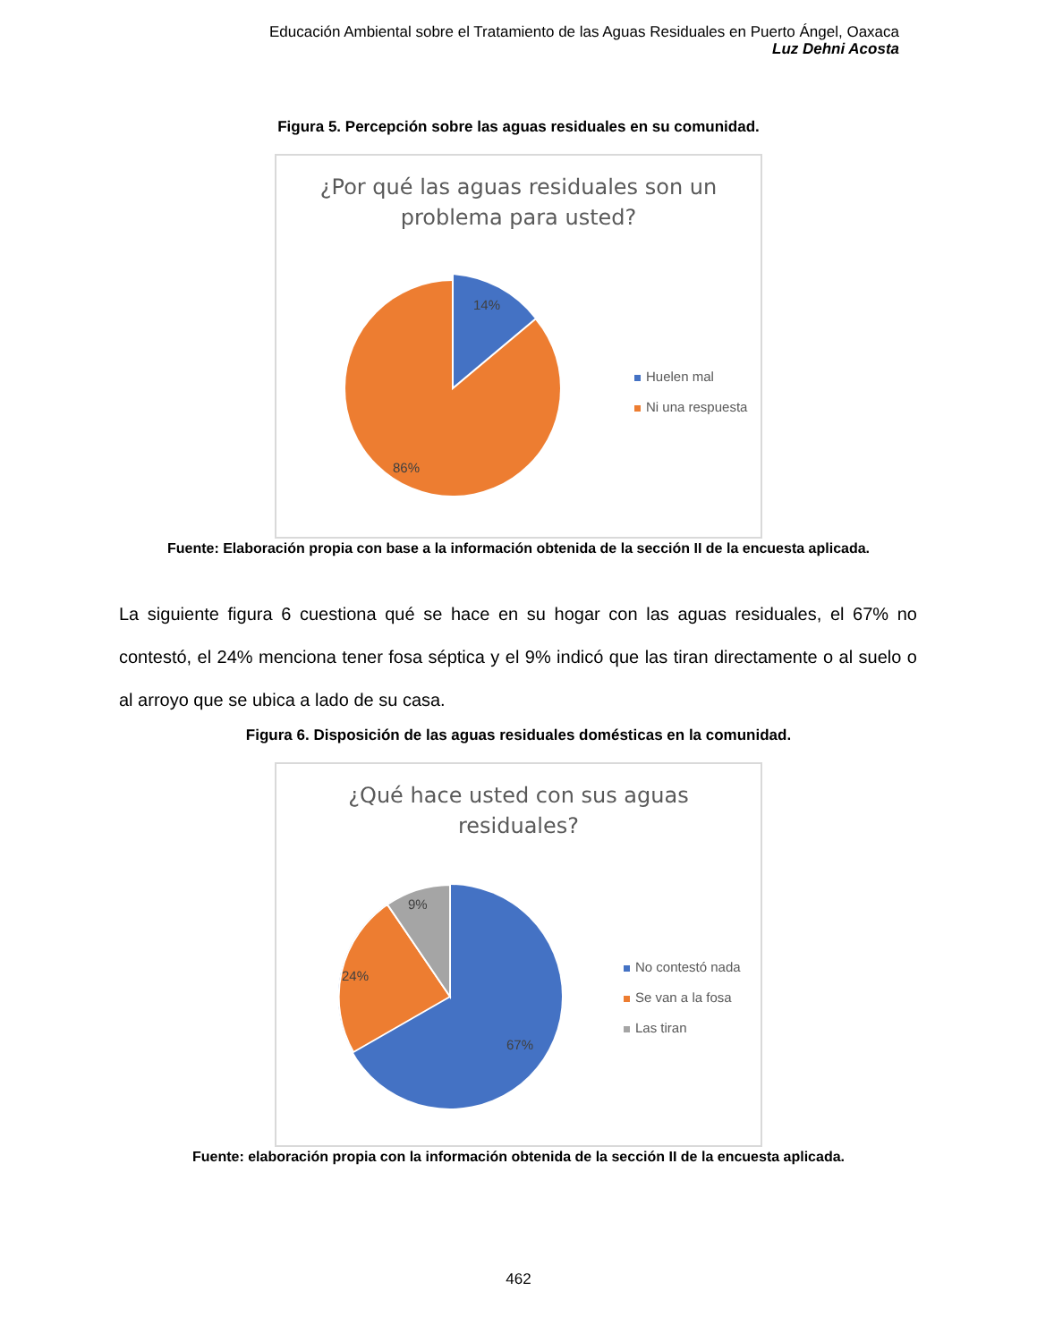Educación Ambiental sobre el Tratamiento de las Aguas Residuales en Puerto Ángel, Oaxaca
Luz Dehni Acosta
Figura 5. Percepción sobre las aguas residuales en su comunidad.
¿Por qué las aguas residuales son un
problema para usted?
14%
86%
Huelen mal
Ni una respuesta
Fuente: Elaboración propia con base a la información obtenida de la sección II de la encuesta aplicada.
La siguiente figura 6 cuestiona qué se hace en su hogar con las aguas residuales, el 67% no contestó, el 24% menciona tener fosa séptica y el 9% indicó que las tiran directamente o al suelo o al arroyo que se ubica a lado de su casa.
Figura 6. Disposición de las aguas residuales domésticas en la comunidad.
¿Qué hace usted con sus aguas
residuales?
9%
24%
67%
No contestó nada
Se van a la fosa
Las tiran
Fuente: elaboración propia con la información obtenida de la sección II de la encuesta aplicada.
462